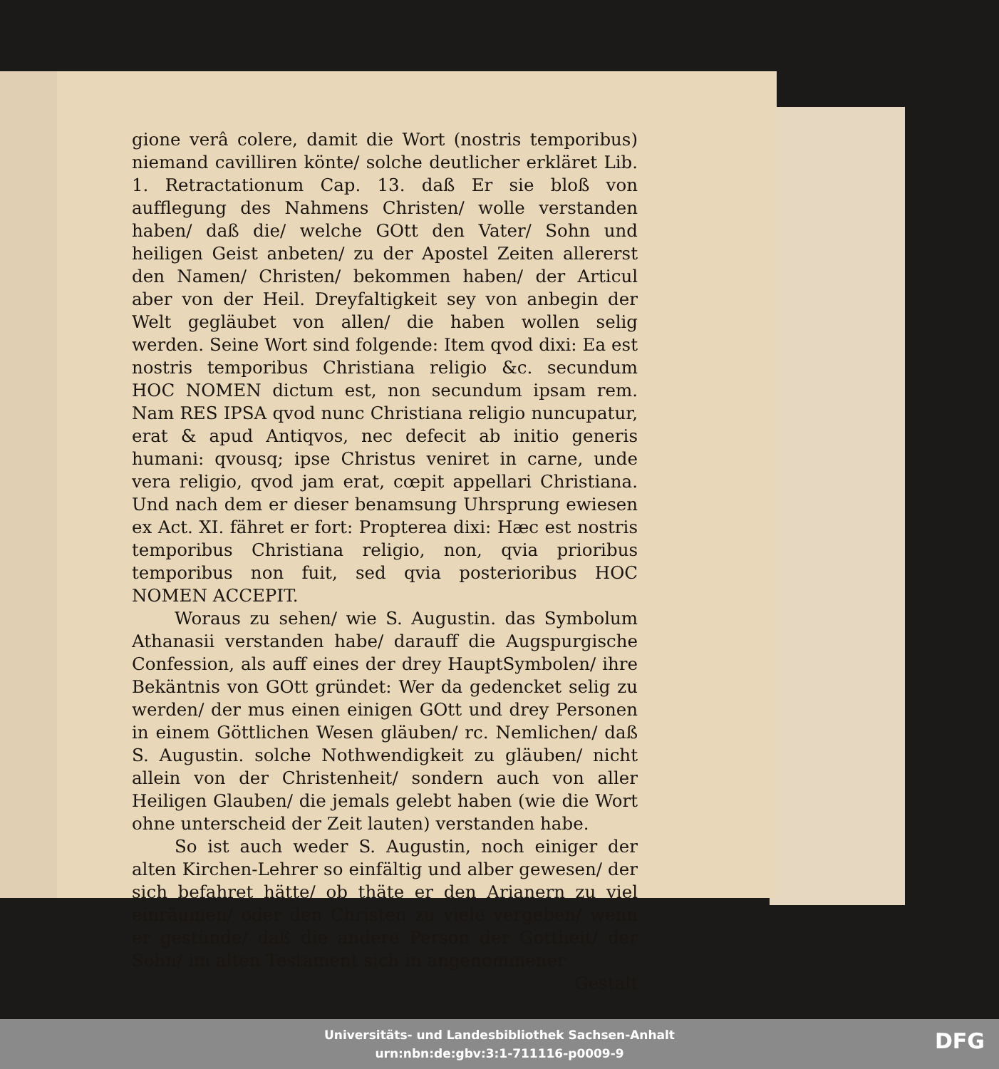gione verâ colere, damit die Wort (nostris temporibus) niemand cavilliren könte/ solche deutlicher erkläret Lib. 1. Retractationum Cap. 13. daß Er sie bloß von aufflegung des Nahmens Christen/ wolle verstanden haben/ daß die/ welche GOtt den Vater/ Sohn und heiligen Geist anbeten/ zu der Apostel Zeiten allererst den Namen/ Christen/ bekommen haben/ der Articul aber von der Heil. Dreyfaltigkeit sey von anbegin der Welt gegläubet von allen/ die haben wollen selig werden. Seine Wort sind folgende: Item qvod dixi: Ea est nostris temporibus Christiana religio &c. secundum HOC NOMEN dictum est, non secundum ipsam rem. Nam RES IPSA qvod nunc Christiana religio nuncupatur, erat & apud Antiqvos, nec defecit ab initio generis humani: qvousq; ipse Christus veniret in carne, unde vera religio, qvod jam erat, cœpit appellari Christiana. Und nach dem er dieser benamsung Uhrsprung ewiesen ex Act. XI. fähret er fort: Propterea dixi: Hæc est nostris temporibus Christiana religio, non, qvia prioribus temporibus non fuit, sed qvia posterioribus HOC NOMEN ACCEPIT.
Woraus zu sehen/ wie S. Augustin. das Symbolum Athanasii verstanden habe/ darauff die Augspurgische Confession, als auff eines der drey HauptSymbolen/ ihre Bekäntnis von GOtt gründet: Wer da gedencket selig zu werden/ der mus einen einigen GOtt und drey Personen in einem Göttlichen Wesen gläuben/ rc. Nemlichen/ daß S. Augustin. solche Nothwendigkeit zu gläuben/ nicht allein von der Christenheit/ sondern auch von aller Heiligen Glauben/ die jemals gelebt haben (wie die Wort ohne unterscheid der Zeit lauten) verstanden habe.
So ist auch weder S. Augustin, noch einiger der alten Kirchen-Lehrer so einfältig und alber gewesen/ der sich befahret hätte/ ob thäte er den Arianern zu viel einräumen/ oder den Christen zu viele vergeben/ wenn er gestünde/ daß die andere Person der Gottheit/ der Sohn/ im alten Testament sich in angenommener
Gestalt
Universitäts- und Landesbibliothek Sachsen-Anhalt
urn:nbn:de:gbv:3:1-711116-p0009-9
DFG